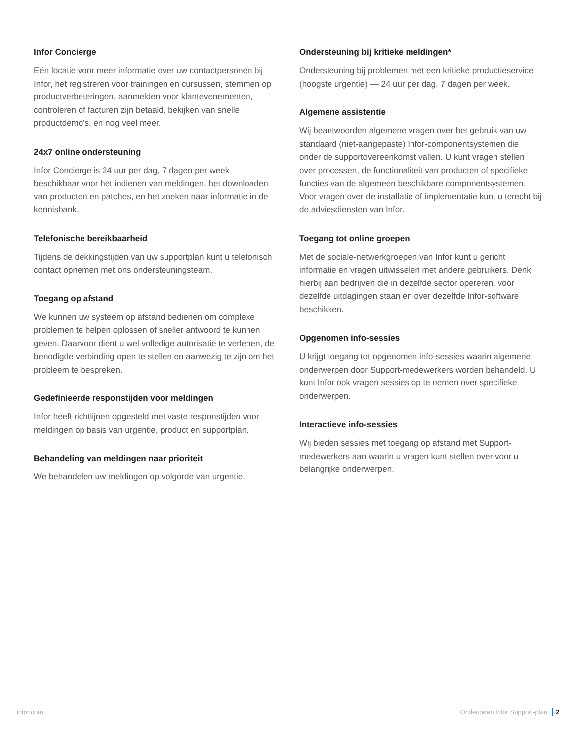Infor Concierge
Eén locatie voor meer informatie over uw contactpersonen bij Infor, het registreren voor trainingen en cursussen, stemmen op productverbeteringen, aanmelden voor klantevenementen, controleren of facturen zijn betaald, bekijken van snelle productdemo's, en nog veel meer.
24x7 online ondersteuning
Infor Concierge is 24 uur per dag, 7 dagen per week beschikbaar voor het indienen van meldingen, het downloaden van producten en patches, en het zoeken naar informatie in de kennisbank.
Telefonische bereikbaarheid
Tijdens de dekkingstijden van uw supportplan kunt u telefonisch contact opnemen met ons ondersteuningsteam.
Toegang op afstand
We kunnen uw systeem op afstand bedienen om complexe problemen te helpen oplossen of sneller antwoord te kunnen geven. Daarvoor dient u wel volledige autorisatie te verlenen, de benodigde verbinding open te stellen en aanwezig te zijn om het probleem te bespreken.
Gedefinieerde responstijden voor meldingen
Infor heeft richtlijnen opgesteld met vaste responstijden voor meldingen op basis van urgentie, product en supportplan.
Behandeling van meldingen naar prioriteit
We behandelen uw meldingen op volgorde van urgentie.
Ondersteuning bij kritieke meldingen*
Ondersteuning bij problemen met een kritieke productieservice (hoogste urgentie) — 24 uur per dag, 7 dagen per week.
Algemene assistentie
Wij beantwoorden algemene vragen over het gebruik van uw standaard (niet-aangepaste) Infor-componentsystemen die onder de supportovereenkomst vallen. U kunt vragen stellen over processen, de functionaliteit van producten of specifieke functies van de algemeen beschikbare componentsystemen. Voor vragen over de installatie of implementatie kunt u terecht bij de adviesdiensten van Infor.
Toegang tot online groepen
Met de sociale-netwerkgroepen van Infor kunt u gericht informatie en vragen uitwisselen met andere gebruikers. Denk hierbij aan bedrijven die in dezelfde sector opereren, voor dezelfde uitdagingen staan en over dezelfde Infor-software beschikken.
Opgenomen info-sessies
U krijgt toegang tot opgenomen info-sessies waarin algemene onderwerpen door Support-medewerkers worden behandeld. U kunt Infor ook vragen sessies op te nemen over specifieke onderwerpen.
Interactieve info-sessies
Wij bieden sessies met toegang op afstand met Support-medewerkers aan waarin u vragen kunt stellen over voor u belangrijke onderwerpen.
infor.com Onderdelen Infor Support-plan 2